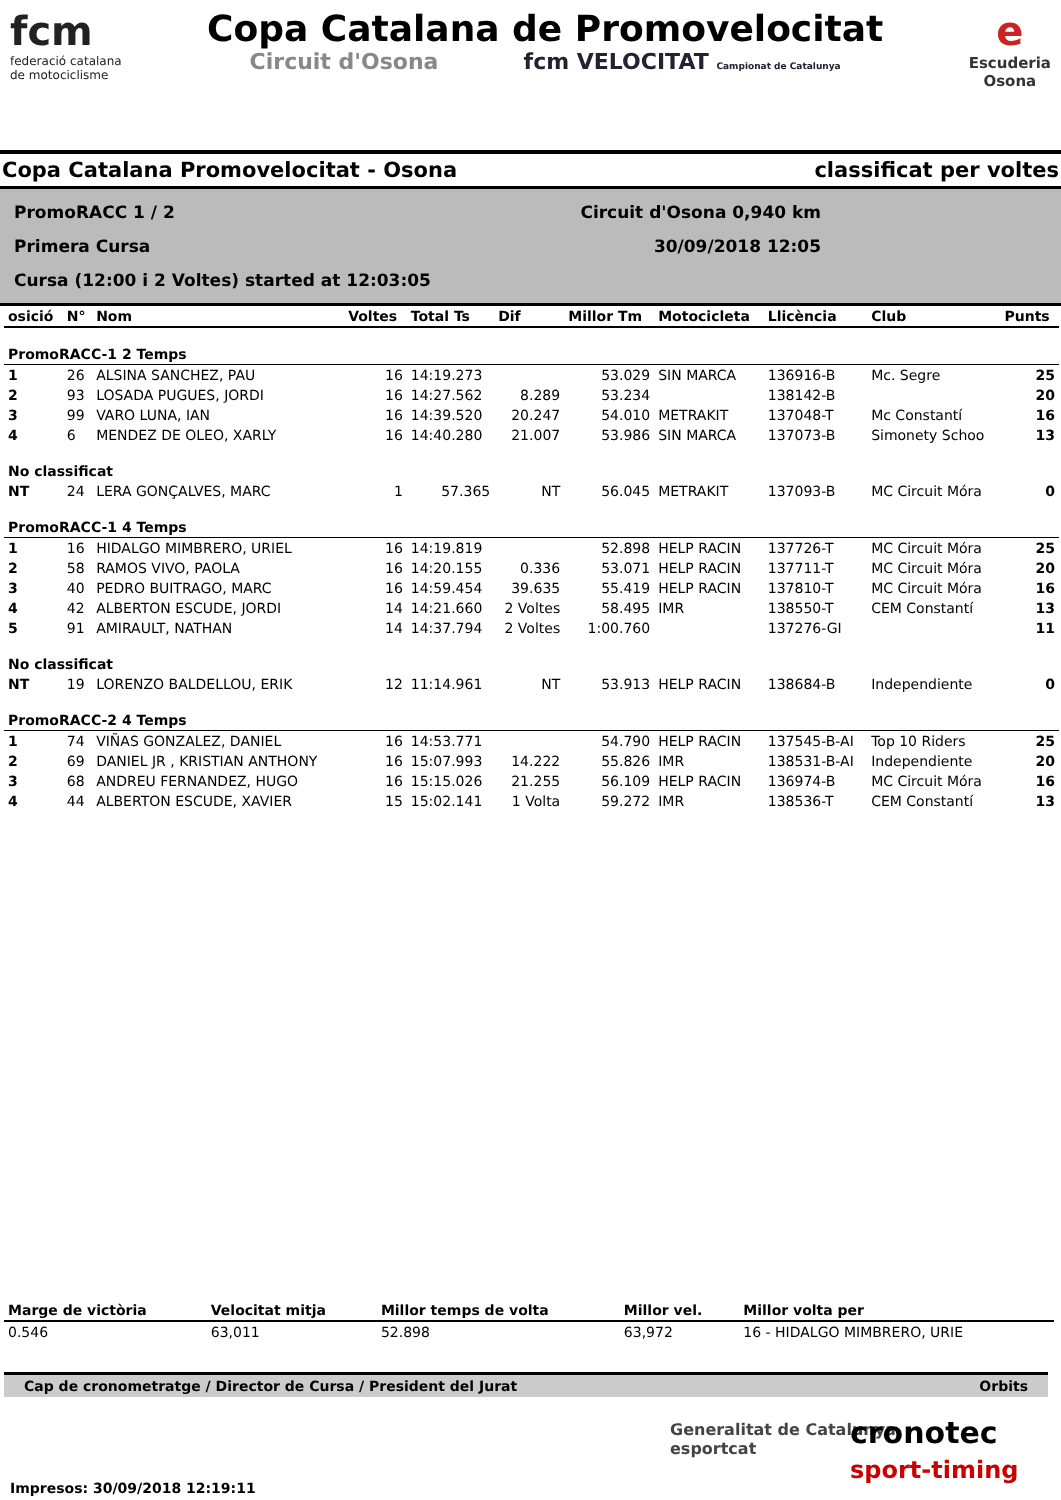fcm
federació catalana
de motociclisme
Copa Catalana de Promovelocitat
Circuit d'Osona fcm VELOCITAT Campionat de Catalunya
e
Escuderia
Osona
Copa Catalana Promovelocitat - Osona classificat per voltes
PromoRACC 1 / 2
Primera Cursa
Cursa (12:00 i 2 Voltes) started at 12:03:05
Circuit d'Osona 0,940 km
30/09/2018 12:05
| osició | N° | Nom | Voltes | Total Ts | Dif | Millor Tm | Motocicleta | Llicència | Club | Punts |
| --- | --- | --- | --- | --- | --- | --- | --- | --- | --- | --- |
| PromoRACC-1 2 Temps | | | | | | | | | | |
| 1 | 26 | ALSINA SANCHEZ, PAU | 16 | 14:19.273 | | 53.029 | SIN MARCA | 136916-B | Mc. Segre | 25 |
| 2 | 93 | LOSADA PUGUES, JORDI | 16 | 14:27.562 | 8.289 | 53.234 | | 138142-B | | 20 |
| 3 | 99 | VARO LUNA, IAN | 16 | 14:39.520 | 20.247 | 54.010 | METRAKIT | 137048-T | Mc Constantí | 16 |
| 4 | 6 | MENDEZ DE OLEO, XARLY | 16 | 14:40.280 | 21.007 | 53.986 | SIN MARCA | 137073-B | Simonety Schoo | 13 |
| No classificat | | | | | | | | | | |
| NT | 24 | LERA GONÇALVES, MARC | 1 | 57.365 | NT | 56.045 | METRAKIT | 137093-B | MC Circuit Móra | 0 |
| PromoRACC-1 4 Temps | | | | | | | | | | |
| 1 | 16 | HIDALGO MIMBRERO, URIEL | 16 | 14:19.819 | | 52.898 | HELP RACIN | 137726-T | MC Circuit Móra | 25 |
| 2 | 58 | RAMOS VIVO, PAOLA | 16 | 14:20.155 | 0.336 | 53.071 | HELP RACIN | 137711-T | MC Circuit Móra | 20 |
| 3 | 40 | PEDRO BUITRAGO, MARC | 16 | 14:59.454 | 39.635 | 55.419 | HELP RACIN | 137810-T | MC Circuit Móra | 16 |
| 4 | 42 | ALBERTON ESCUDE, JORDI | 14 | 14:21.660 | 2 Voltes | 58.495 | IMR | 138550-T | CEM Constantí | 13 |
| 5 | 91 | AMIRAULT, NATHAN | 14 | 14:37.794 | 2 Voltes | 1:00.760 | | 137276-GI | | 11 |
| No classificat | | | | | | | | | | |
| NT | 19 | LORENZO BALDELLOU, ERIK | 12 | 11:14.961 | NT | 53.913 | HELP RACIN | 138684-B | Independiente | 0 |
| PromoRACC-2 4 Temps | | | | | | | | | | |
| 1 | 74 | VIÑAS GONZALEZ, DANIEL | 16 | 14:53.771 | | 54.790 | HELP RACIN | 137545-B-AI | Top 10 Riders | 25 |
| 2 | 69 | DANIEL JR , KRISTIAN ANTHONY | 16 | 15:07.993 | 14.222 | 55.826 | IMR | 138531-B-AI | Independiente | 20 |
| 3 | 68 | ANDREU FERNANDEZ, HUGO | 16 | 15:15.026 | 21.255 | 56.109 | HELP RACIN | 136974-B | MC Circuit Móra | 16 |
| 4 | 44 | ALBERTON ESCUDE, XAVIER | 15 | 15:02.141 | 1 Volta | 59.272 | IMR | 138536-T | CEM Constantí | 13 |
| Marge de victòria | Velocitat mitja | Millor temps de volta | Millor vel. | Millor volta per |
| --- | --- | --- | --- | --- |
| 0.546 | 63,011 | 52.898 | 63,972 | 16 - HIDALGO MIMBRERO, URIE |
Cap de cronometratge / Director de Cursa / President del Jurat Orbits
Generalitat de Catalunya
esportcat
cronotec
sport-timing
Impresos: 30/09/2018 12:19:11